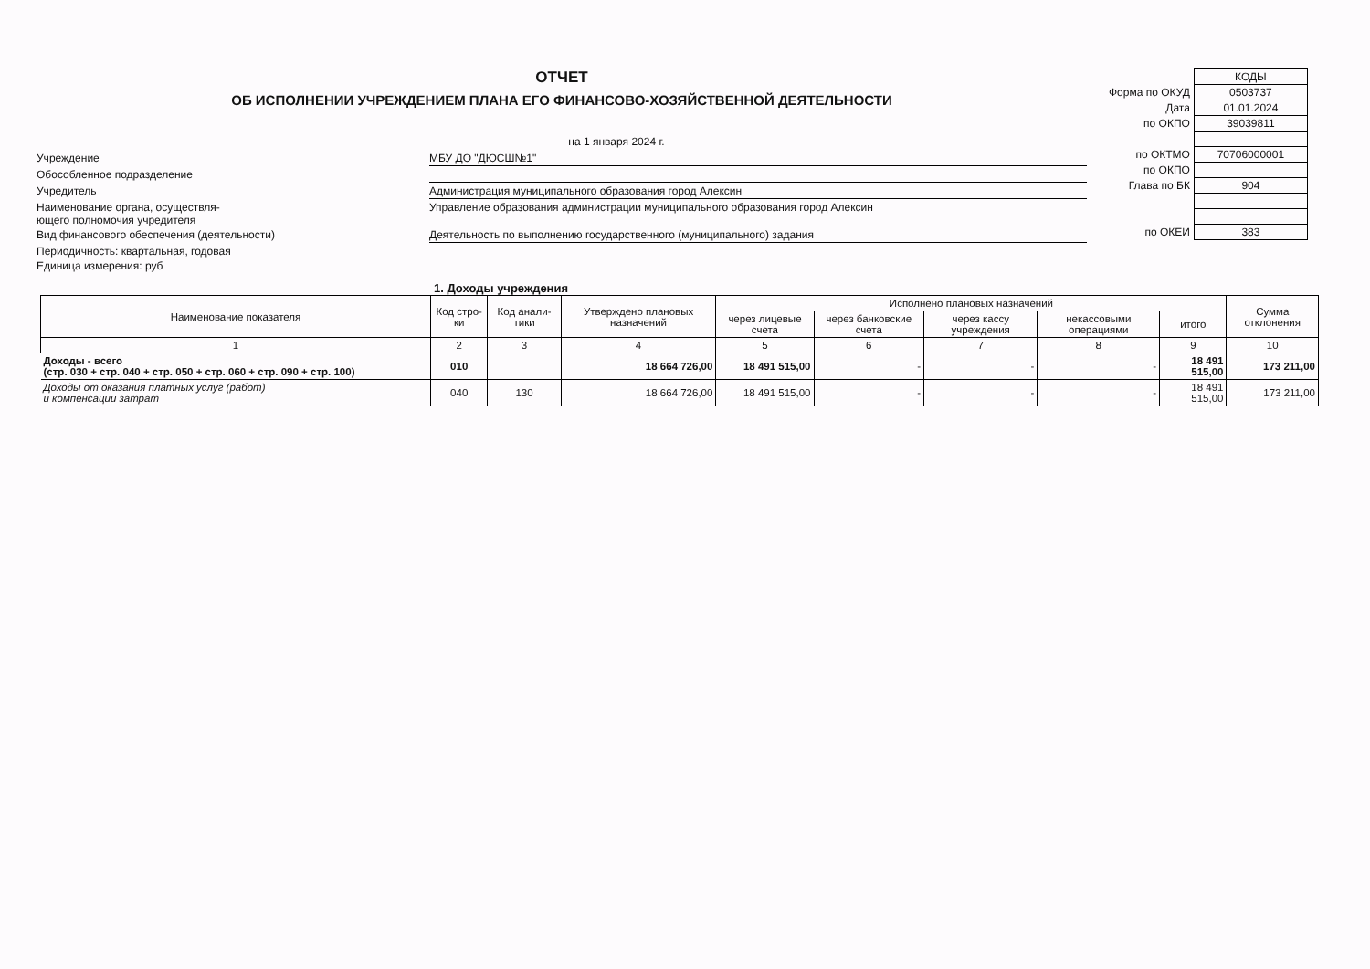ОТЧЕТ
ОБ ИСПОЛНЕНИИ УЧРЕЖДЕНИЕМ ПЛАНА ЕГО ФИНАНСОВО-ХОЗЯЙСТВЕННОЙ ДЕЯТЕЛЬНОСТИ
на 1 января 2024 г.
Учреждение
МБУ ДО "ДЮСШ№1"
Обособленное подразделение
Учредитель
Администрация муниципального образования город Алексин
Наименование органа, осуществля-
ющего полномочия учредителя
Управление образования администрации муниципального образования город Алексин
Вид финансового обеспечения (деятельности)
Деятельность по выполнению государственного (муниципального) задания
Периодичность: квартальная, годовая
Единица измерения: руб
| | КОДЫ |
| Форма по ОКУД | 0503737 |
| Дата | 01.01.2024 |
| по ОКПО | 39039811 |
| по ОКТМО | 70706000001 |
| по ОКПО | |
| Глава по БК | 904 |
| по ОКЕИ | 383 |
1. Доходы учреждения
| Наименование показателя | Код стро-ки | Код анали-тики | Утверждено плановых назначений | Исполнено плановых назначений | | | | | Сумма отклонения |
| --- | --- | --- | --- | --- | --- | --- | --- | --- | --- |
| | | | | через лицевые счета | через банковские счета | через кассу учреждения | некассовыми операциями | итого | |
| 1 | 2 | 3 | 4 | 5 | 6 | 7 | 8 | 9 | 10 |
| Доходы - всего (стр. 030 + стр. 040 + стр. 050 + стр. 060 + стр. 090 + стр. 100) | 010 | | 18 664 726,00 | 18 491 515,00 | - | - | - | 18 491 515,00 | 173 211,00 |
| Доходы от оказания платных услуг (работ) и компенсации затрат | 040 | 130 | 18 664 726,00 | 18 491 515,00 | - | - | - | 18 491 515,00 | 173 211,00 |